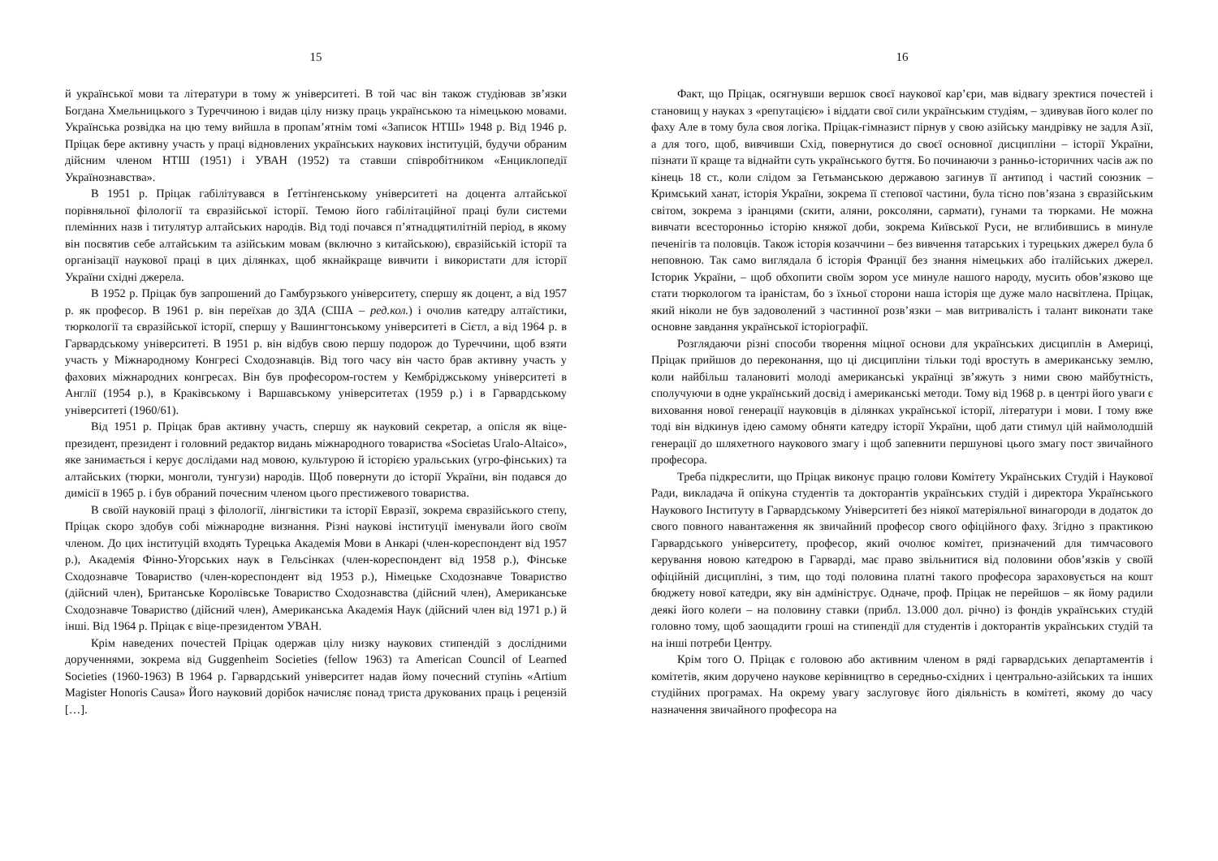15
й української мови та літератури в тому ж університеті. В той час він також студіював зв’язки Богдана Хмельницького з Туреччиною і видав цілу низку праць українською та німецькою мовами. Українська розвідка на цю тему вийшла в пропам’ятнім томі «Записок НТШ» 1948 р. Від 1946 р. Пріцак бере активну участь у праці відновлених українських наукових інституцій, будучи обраним дійсним членом НТШ (1951) і УВАН (1952) та ставши співробітником «Енциклопедії Українознавства».
В 1951 р. Пріцак габілітувався в Ґеттінґенському університеті на доцента алтайської порівняльної філології та євразійської історії. Темою його габілітаційної праці були системи племінних назв і титулятур алтайських народів. Від тоді почався п’ятнадцятилітній період, в якому він посвятив себе алтайським та азійським мовам (включно з китайською), євразійській історії та організації наукової праці в цих ділянках, щоб якнайкраще вивчити і використати для історії України східні джерела.
В 1952 р. Пріцак був запрошений до Гамбурзького університету, спершу як доцент, а від 1957 р. як професор. В 1961 р. він переїхав до ЗДА (США – ред.кол.) і очолив катедру алтаїстики, тюркології та євразійської історії, спершу у Вашингтонському університеті в Сієтл, а від 1964 р. в Гарвардському університеті. В 1951 р. він відбув свою першу подорож до Туреччини, щоб взяти участь у Міжнародному Конгресі Сходознавців. Від того часу він часто брав активну участь у фахових міжнародних конгресах. Він був професором-гостем у Кембріджському університеті в Англії (1954 р.), в Краківському і Варшавському університетах (1959 р.) і в Гарвардському університеті (1960/61).
Від 1951 р. Пріцак брав активну участь, спершу як науковий секретар, а опісля як віце-президент, президент і головний редактор видань міжнародного товариства «Societas Uralo-Altaico», яке занимається і керує дослідами над мовою, культурою й історією уральських (угро-фінських) та алтайських (тюрки, монголи, тунгузи) народів. Щоб повернути до історії України, він подався до димісії в 1965 р. і був обраний почесним членом цього престижевого товариства.
В своїй науковій праці з філології, лінгвістики та історії Евразії, зокрема євразійського степу, Пріцак скоро здобув собі міжнародне визнання. Різні наукові інституції іменували його своїм членом. До цих інституцій входять Турецька Академія Мови в Анкарі (член-кореспондент від 1957 р.), Академія Фінно-Угорських наук в Гельсінках (член-кореспондент від 1958 р.), Фінське Сходознавче Товариство (член-кореспондент від 1953 р.), Німецьке Сходознавче Товариство (дійсний член), Британське Королівське Товариство Сходознавства (дійсний член), Американське Сходознавче Товариство (дійсний член), Американська Академія Наук (дійсний член від 1971 р.) й інші. Від 1964 р. Пріцак є віце-президентом УВАН.
Крім наведених почестей Пріцак одержав цілу низку наукових стипендій з дослідними дорученнями, зокрема від Guggenheim Societies (fellow 1963) та American Council of Learned Societies (1960-1963) В 1964 р. Гарвардський університет надав йому почесний ступінь «Artium Magister Honoris Causa» Його науковий дорібок начисляє понад триста друкованих праць і рецензій […].
16
Факт, що Пріцак, осягнувши вершок своєї наукової кар’єри, мав відвагу зректися почестей і становищ у науках з «репутацією» і віддати свої сили українським студіям, – здивував його колеґ по фаху Але в тому була своя логіка. Пріцак-гімназист пірнув у свою азійську мандрівку не задля Азії, а для того, щоб, вивчивши Схід, повернутися до своєї основної дисципліни – історії України, пізнати її краще та віднайти суть українського буття. Бо починаючи з ранньо-історичних часів аж по кінець 18 ст., коли слідом за Гетьманською державою загинув її антипод і частий союзник – Кримський ханат, історія України, зокрема її степової частини, була тісно пов’язана з євразійським світом, зокрема з іранцями (скити, аляни, роксоляни, сармати), гунами та тюрками. Не можна вивчати всесторонньо історію княжої доби, зокрема Київської Руси, не вглибившись в минуле печенігів та половців. Також історія козаччини – без вивчення татарських і турецьких джерел була б неповною. Так само виглядала б історія Франції без знання німецьких або італійських джерел. Історик України, – щоб обхопити своїм зором усе минуле нашого народу, мусить обов’язково ще стати тюркологом та іраністам, бо з їхньої сторони наша історія ще дуже мало насвітлена. Пріцак, який ніколи не був задоволений з частинної розв’язки – мав витривалість і талант виконати таке основне завдання української історіографії.
Розглядаючи різні способи творення міцної основи для українських дисциплін в Америці, Пріцак прийшов до переконання, що ці дисципліни тільки тоді вростуть в американську землю, коли найбільш талановиті молоді американські українці зв’яжуть з ними свою майбутність, сполучуючи в одне український досвід і американські методи. Тому від 1968 р. в центрі його уваги є виховання нової генерації науковців в ділянках української історії, літератури і мови. І тому вже тоді він відкинув ідею самому обняти катедру історії України, щоб дати стимул цій наймолодшій генерації до шляхетного наукового змагу і щоб запевнити першунові цього змагу пост звичайного професора.
Треба підкреслити, що Пріцак виконує працю голови Комітету Українських Студій і Наукової Ради, викладача й опікуна студентів та докторантів українських студій і директора Українського Наукового Інституту в Гарвардському Університеті без ніякої матеріяльної винагороди в додаток до свого повного навантаження як звичайний професор свого офіційного фаху. Згідно з практикою Гарвардського університету, професор, який очолює комітет, призначений для тимчасового керування новою катедрою в Гарварді, має право звільнитися від половини обов’язків у своїй офіційній дисципліні, з тим, що тоді половина платні такого професора зараховується на кошт бюджету нової катедри, яку він адмініструє. Одначе, проф. Пріцак не перейшов – як йому радили деякі його колеґи – на половину ставки (прибл. 13.000 дол. річно) із фондів українських студій головно тому, щоб заощадити гроші на стипендії для студентів і докторантів українських студій та на інші потреби Центру.
Крім того О. Пріцак є головою або активним членом в ряді гарвардських департаментів і комітетів, яким доручено наукове керівництво в середньо-східних і центрально-азійських та інших студійних програмах. На окрему увагу заслуговує його діяльність в комітеті, якому до часу назначення звичайного професора на